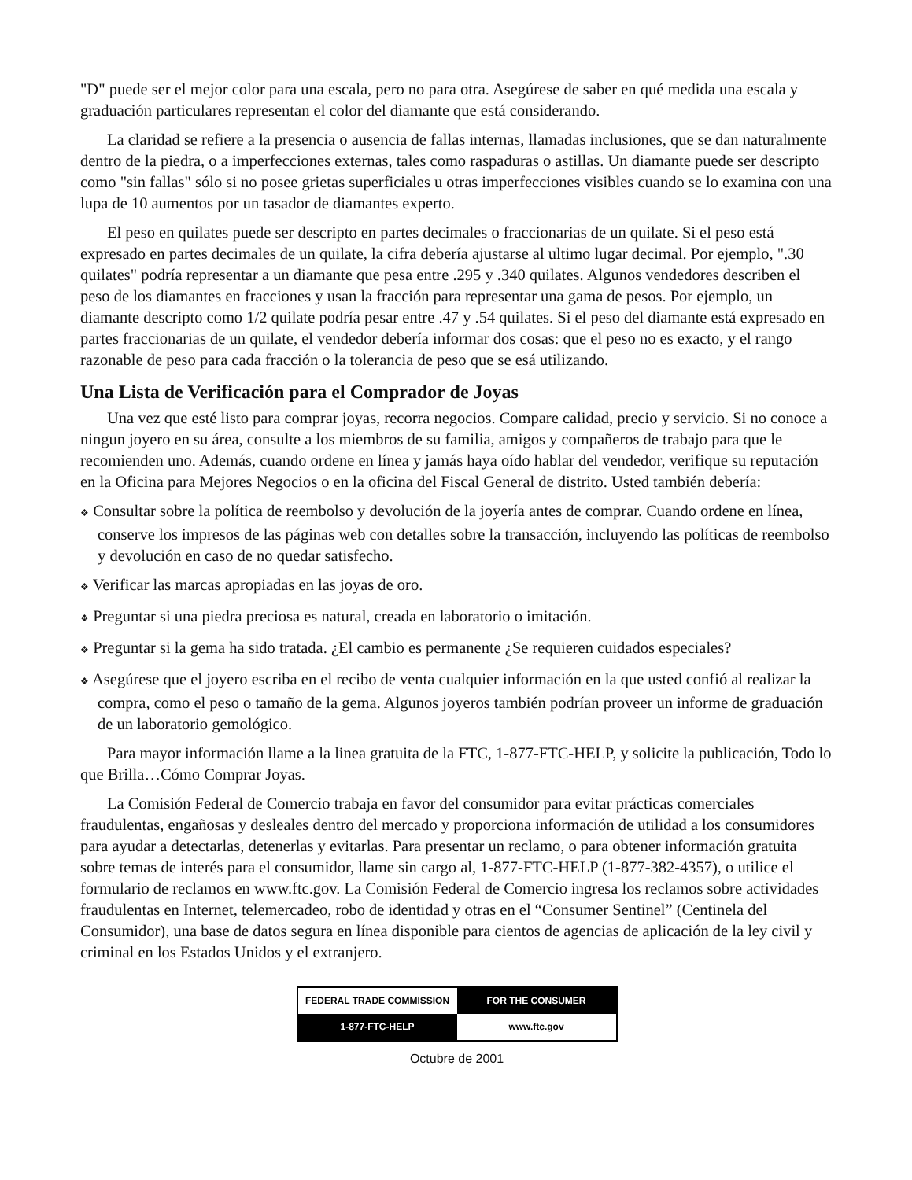"D" puede ser el mejor color para una escala, pero no para otra. Asegúrese de saber en qué medida una escala y graduación particulares representan el color del diamante que está considerando.
La claridad se refiere a la presencia o ausencia de fallas internas, llamadas inclusiones, que se dan naturalmente dentro de la piedra, o a imperfecciones externas, tales como raspaduras o astillas. Un diamante puede ser descripto como "sin fallas" sólo si no posee grietas superficiales u otras imperfecciones visibles cuando se lo examina con una lupa de 10 aumentos por un tasador de diamantes experto.
El peso en quilates puede ser descripto en partes decimales o fraccionarias de un quilate. Si el peso está expresado en partes decimales de un quilate, la cifra debería ajustarse al ultimo lugar decimal. Por ejemplo, ".30 quilates" podría representar a un diamante que pesa entre .295 y .340 quilates. Algunos vendedores describen el peso de los diamantes en fracciones y usan la fracción para representar una gama de pesos. Por ejemplo, un diamante descripto como 1/2 quilate podría pesar entre .47 y .54 quilates. Si el peso del diamante está expresado en partes fraccionarias de un quilate, el vendedor debería informar dos cosas: que el peso no es exacto, y el rango razonable de peso para cada fracción o la tolerancia de peso que se esá utilizando.
Una Lista de Verificación para el Comprador de Joyas
Una vez que esté listo para comprar joyas, recorra negocios. Compare calidad, precio y servicio. Si no conoce a ningun joyero en su área, consulte a los miembros de su familia, amigos y compañeros de trabajo para que le recomienden uno. Además, cuando ordene en línea y jamás haya oído hablar del vendedor, verifique su reputación en la Oficina para Mejores Negocios o en la oficina del Fiscal General de distrito. Usted también debería:
❖ Consultar sobre la política de reembolso y devolución de la joyería antes de comprar. Cuando ordene en línea, conserve los impresos de las páginas web con detalles sobre la transacción, incluyendo las políticas de reembolso y devolución en caso de no quedar satisfecho.
❖ Verificar las marcas apropiadas en las joyas de oro.
❖ Preguntar si una piedra preciosa es natural, creada en laboratorio o imitación.
❖ Preguntar si la gema ha sido tratada. ¿El cambio es permanente ¿Se requieren cuidados especiales?
❖ Asegúrese que el joyero escriba en el recibo de venta cualquier información en la que usted confió al realizar la compra, como el peso o tamaño de la gema. Algunos joyeros también podrían proveer un informe de graduación de un laboratorio gemológico.
Para mayor información llame a la linea gratuita de la FTC, 1-877-FTC-HELP, y solicite la publicación, Todo lo que Brilla…Cómo Comprar Joyas.
La Comisión Federal de Comercio trabaja en favor del consumidor para evitar prácticas comerciales fraudulentas, engañosas y desleales dentro del mercado y proporciona información de utilidad a los consumidores para ayudar a detectarlas, detenerlas y evitarlas. Para presentar un reclamo, o para obtener información gratuita sobre temas de interés para el consumidor, llame sin cargo al, 1-877-FTC-HELP (1-877-382-4357), o utilice el formulario de reclamos en www.ftc.gov. La Comisión Federal de Comercio ingresa los reclamos sobre actividades fraudulentas en Internet, telemercadeo, robo de identidad y otras en el “Consumer Sentinel” (Centinela del Consumidor), una base de datos segura en línea disponible para cientos de agencias de aplicación de la ley civil y criminal en los Estados Unidos y el extranjero.
| FEDERAL TRADE COMMISSION | FOR THE CONSUMER |
| 1-877-FTC-HELP | www.ftc.gov |
Octubre de 2001